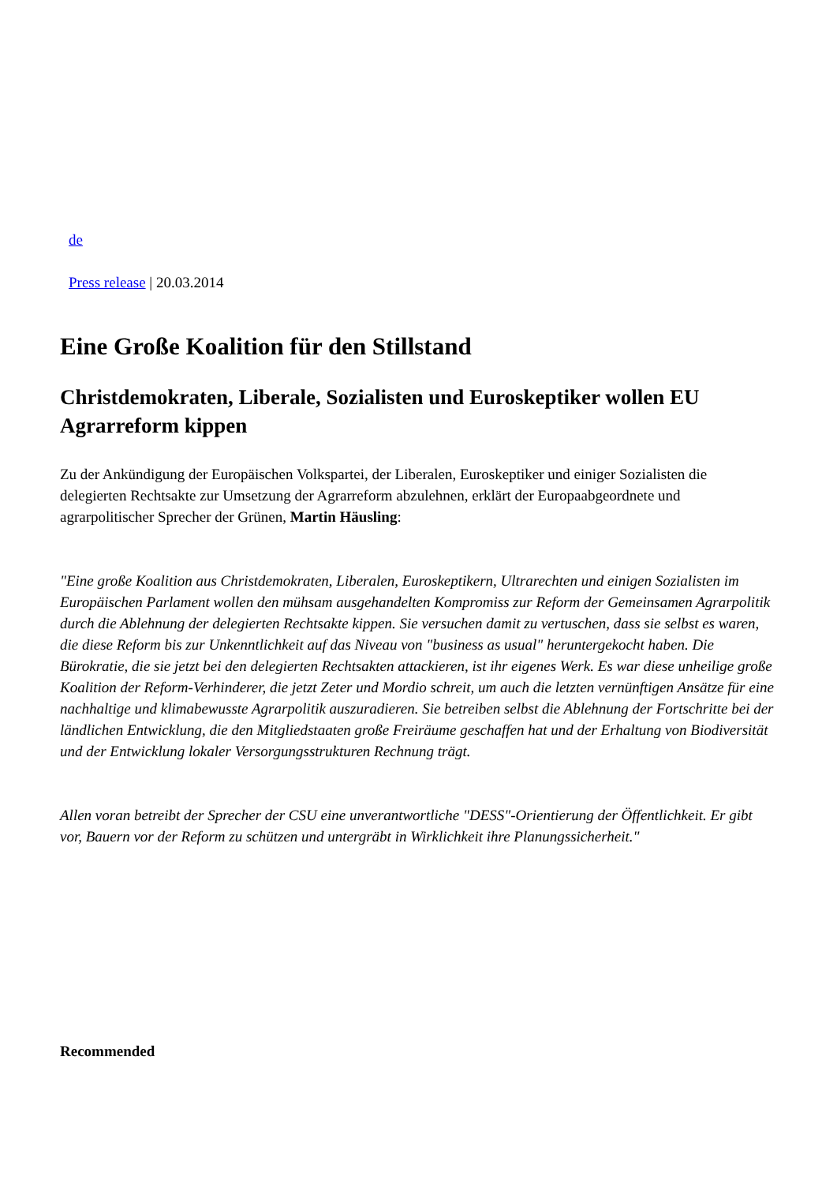de
Press release | 20.03.2014
Eine Große Koalition für den Stillstand
Christdemokraten, Liberale, Sozialisten und Euroskeptiker wollen EU Agrarreform kippen
Zu der Ankündigung der Europäischen Volkspartei, der Liberalen, Euroskeptiker und einiger Sozialisten die delegierten Rechtsakte zur Umsetzung der Agrarreform abzulehnen, erklärt der Europaabgeordnete und agrarpolitischer Sprecher der Grünen, Martin Häusling:
"Eine große Koalition aus Christdemokraten, Liberalen, Euroskeptikern, Ultrarechten und einigen Sozialisten im Europäischen Parlament wollen den mühsam ausgehandelten Kompromiss zur Reform der Gemeinsamen Agrarpolitik durch die Ablehnung der delegierten Rechtsakte kippen. Sie versuchen damit zu vertuschen, dass sie selbst es waren, die diese Reform bis zur Unkenntlichkeit auf das Niveau von "business as usual" heruntergekocht haben. Die Bürokratie, die sie jetzt bei den delegierten Rechtsakten attackieren, ist ihr eigenes Werk. Es war diese unheilige große Koalition der Reform-Verhinderer, die jetzt Zeter und Mordio schreit, um auch die letzten vernünftigen Ansätze für eine nachhaltige und klimabewusste Agrarpolitik auszuradieren. Sie betreiben selbst die Ablehnung der Fortschritte bei der ländlichen Entwicklung, die den Mitgliedstaaten große Freiräume geschaffen hat und der Erhaltung von Biodiversität und der Entwicklung lokaler Versorgungsstrukturen Rechnung trägt.
Allen voran betreibt der Sprecher der CSU eine unverantwortliche "DESS"-Orientierung der Öffentlichkeit. Er gibt vor, Bauern vor der Reform zu schützen und untergräbt in Wirklichkeit ihre Planungssicherheit."
Recommended